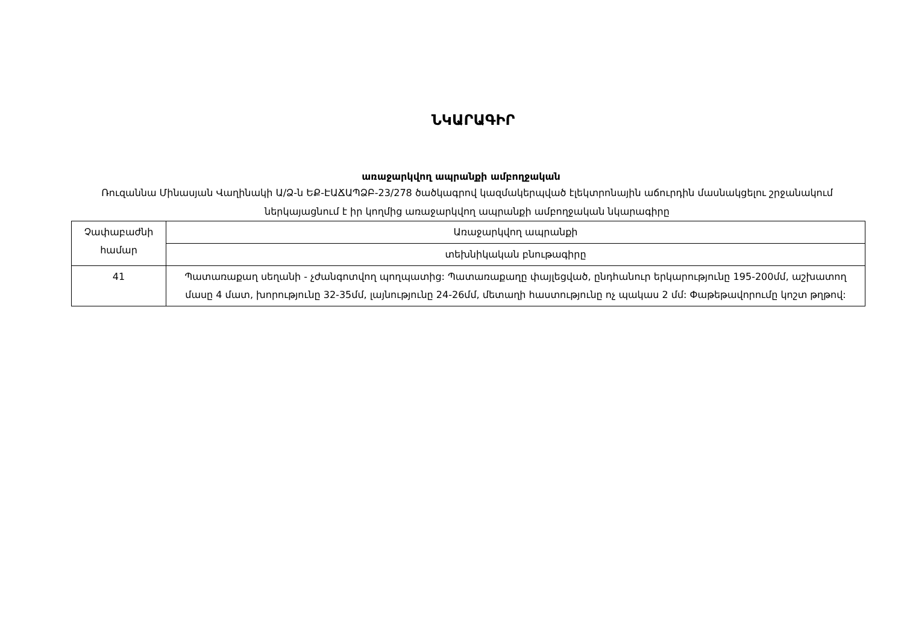ՆԿԱՐԱԳԻՐ
առաջարկվող ապրանքի ամբողջական
Ռուզաննա Մինասյան Վաղինակի Ա/Ձ-ն ԵՔ-ԷԱՃԱՊՁԲ-23/278 ծածկագրով կազմակերպված էլեկտրոնային աճուրդին մասնակցելու շրջանակում ներկայացնում է իր կողմից առաջարկվող ապրանքի ամբողջական նկարագիրը
| Չափաբաժնի համար | Առաջարկվող ապրանքի |
| | տեխնիկական բնութագիրը |
| 41 | Պատառաքաղ սեղանի - չժանգոտվող պողպատից: Պատառաքաղը փայլեցված, ընդհանուր երկարությունը 195-200մմ, աշխատող մասը 4 մատ, խորությունը 32-35մմ, լայնությունը 24-26մմ, մետաղի հաստությունը ոչ պակաս 2 մմ: Փաթեթավորումը կոշտ թղթով: |